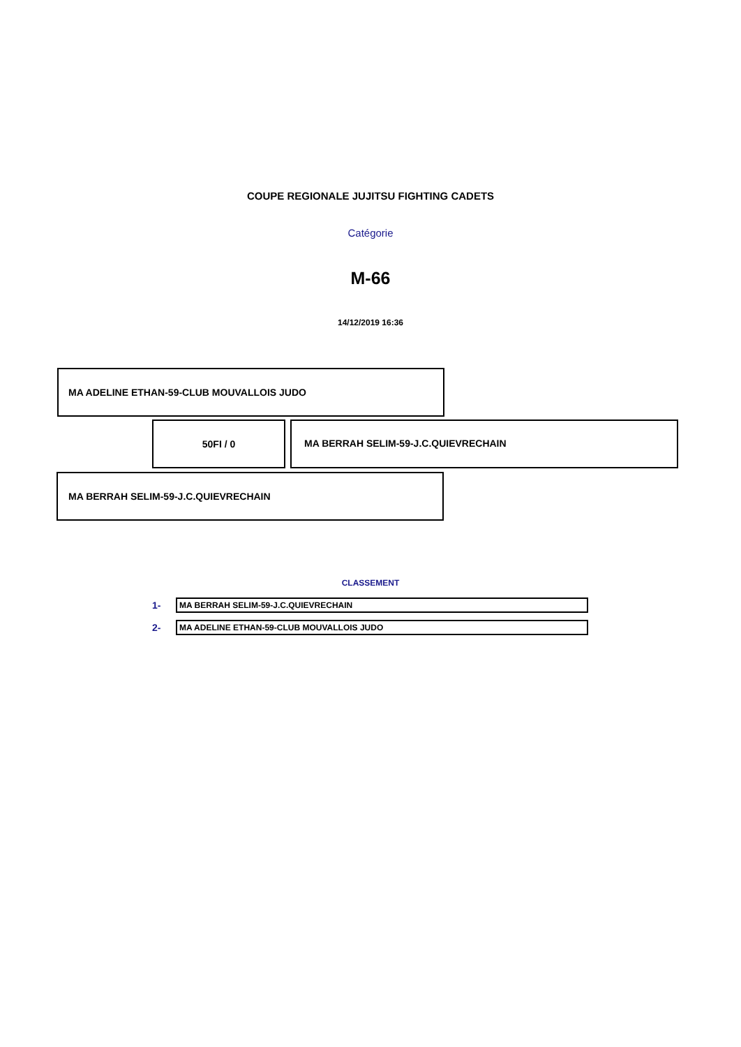COUPE REGIONALE JUJITSU FIGHTING CADETS
Catégorie
M-66
14/12/2019 16:36
MA ADELINE ETHAN-59-CLUB MOUVALLOIS JUDO
50FI / 0
MA BERRAH SELIM-59-J.C.QUIEVRECHAIN
MA BERRAH SELIM-59-J.C.QUIEVRECHAIN
CLASSEMENT
1-
MA BERRAH SELIM-59-J.C.QUIEVRECHAIN
2-
MA ADELINE ETHAN-59-CLUB MOUVALLOIS JUDO